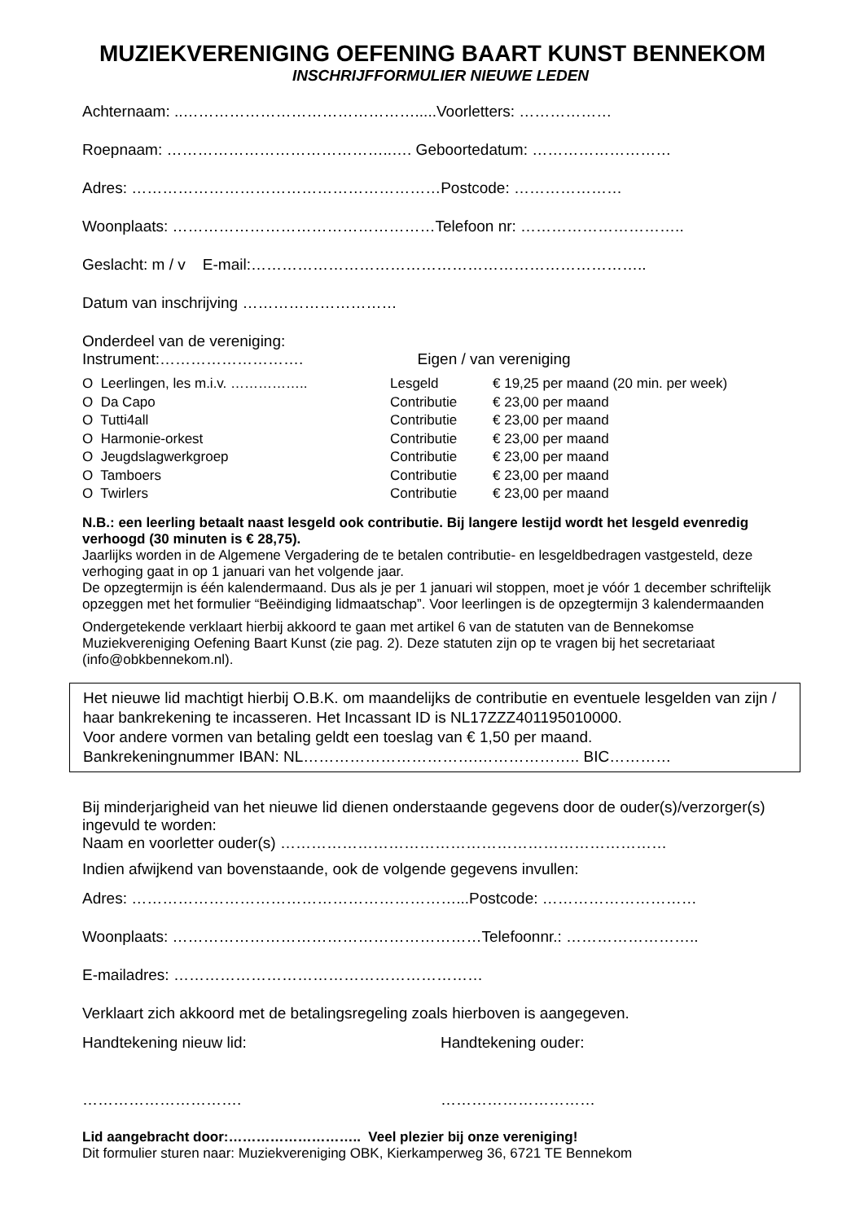MUZIEKVERENIGING OEFENING BAART KUNST BENNEKOM
INSCHRIJFFORMULIER NIEUWE LEDEN
Achternaam: ..……………………………………….....Voorletters: ………………
Roepnaam: ……………………………………..…. Geboortedatum: ………………………
Adres: ……………………………………………………Postcode: …………………
Woonplaats: ……………………………………………Telefoon nr: …………………………..
Geslacht: m / v E-mail:…………………………………………………………………..
Datum van inschrijving …………………………
Onderdeel van de vereniging:
Instrument:………………………. Eigen / van vereniging
| O Leerlingen, les m.i.v. …………….. | Lesgeld | € 19,25 per maand (20 min. per week) |
| O Da Capo | Contributie | € 23,00 per maand |
| O Tutti4all | Contributie | € 23,00 per maand |
| O Harmonie-orkest | Contributie | € 23,00 per maand |
| O Jeugdslagwerkgroep | Contributie | € 23,00 per maand |
| O Tamboers | Contributie | € 23,00 per maand |
| O Twirlers | Contributie | € 23,00 per maand |
N.B.: een leerling betaalt naast lesgeld ook contributie. Bij langere lestijd wordt het lesgeld evenredig verhoogd (30 minuten is € 28,75).
Jaarlijks worden in de Algemene Vergadering de te betalen contributie- en lesgeldbedragen vastgesteld, deze verhoging gaat in op 1 januari van het volgende jaar.
De opzegtermijn is één kalendermaand. Dus als je per 1 januari wil stoppen, moet je vóór 1 december schriftelijk opzeggen met het formulier “Beëindiging lidmaatschap”. Voor leerlingen is de opzegtermijn 3 kalendermaanden
Ondergetekende verklaart hierbij akkoord te gaan met artikel 6 van de statuten van de Bennekomse Muziekvereniging Oefening Baart Kunst (zie pag. 2). Deze statuten zijn op te vragen bij het secretariaat (info@obkbennekom.nl).
Het nieuwe lid machtigt hierbij O.B.K. om maandelijks de contributie en eventuele lesgelden van zijn / haar bankrekening te incasseren. Het Incassant ID is NL17ZZZ401195010000.
Voor andere vormen van betaling geldt een toeslag van € 1,50 per maand.
Bankrekeningnummer IBAN: NL…………………………….……………….. BIC…………
Bij minderjarigheid van het nieuwe lid dienen onderstaande gegevens door de ouder(s)/verzorger(s) ingevuld te worden:
Naam en voorletter ouder(s) …………………………………………………………………
Indien afwijkend van bovenstaande, ook de volgende gegevens invullen:
Adres: ………………………………………………………...Postcode: …………………………
Woonplaats: ……………………………………………………Telefoonnr.: ……………………..
E-mailadres: ……………………………………………………
Verklaart zich akkoord met de betalingsregeling zoals hierboven is aangegeven.
Handtekening nieuw lid: Handtekening ouder:
…………………………. …………………………
Lid aangebracht door:……………………….. Veel plezier bij onze vereniging!
Dit formulier sturen naar: Muziekvereniging OBK, Kierkamperweg 36, 6721 TE Bennekom